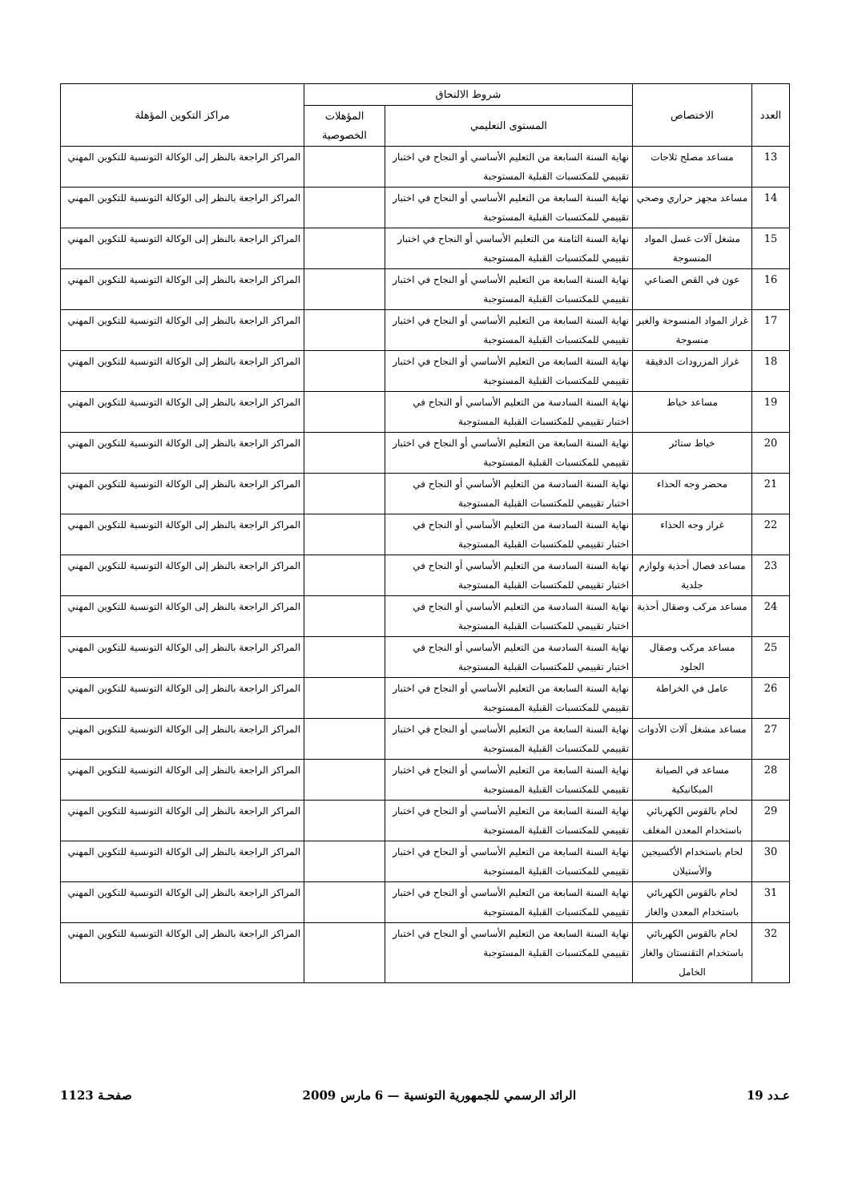| العدد | الاختصاص | شروط الالتحاق | | مراكز التكوين المؤهلة |
| --- | --- | --- | --- | --- |
| | | المستوى التعليمي | المؤهلات الخصوصية | |
| 13 | مساعد مصلح ثلاجات | نهاية السنة السابعة من التعليم الأساسي أو النجاح في اختبار تقييمي للمكتسبات القبلية المستوجبة | | المراكز الراجعة بالنظر إلى الوكالة التونسية للتكوين المهني |
| 14 | مساعد مجهز حراري وصحي | نهاية السنة السابعة من التعليم الأساسي أو النجاح في اختبار تقييمي للمكتسبات القبلية المستوجبة | | المراكز الراجعة بالنظر إلى الوكالة التونسية للتكوين المهني |
| 15 | مشغل آلات غسل المواد المنسوجة | نهاية السنة الثامنة من التعليم الأساسي أو النجاح في اختبار تقييمي للمكتسبات القبلية المستوجبة | | المراكز الراجعة بالنظر إلى الوكالة التونسية للتكوين المهني |
| 16 | عون في القص الصناعي | نهاية السنة السابعة من التعليم الأساسي أو النجاح في اختبار تقييمي للمكتسبات القبلية المستوجبة | | المراكز الراجعة بالنظر إلى الوكالة التونسية للتكوين المهني |
| 17 | غراز المواد المنسوجة والغير منسوجة | نهاية السنة السابعة من التعليم الأساسي أو النجاح في اختبار تقييمي للمكتسبات القبلية المستوجبة | | المراكز الراجعة بالنظر إلى الوكالة التونسية للتكوين المهني |
| 18 | غراز المزرودات الدقيقة | نهاية السنة السابعة من التعليم الأساسي أو النجاح في اختبار تقييمي للمكتسبات القبلية المستوجبة | | المراكز الراجعة بالنظر إلى الوكالة التونسية للتكوين المهني |
| 19 | مساعد خياط | نهاية السنة السادسة من التعليم الأساسي أو النجاح في اختبار تقييمي للمكتسبات القبلية المستوجبة | | المراكز الراجعة بالنظر إلى الوكالة التونسية للتكوين المهني |
| 20 | خياط ستائر | نهاية السنة السابعة من التعليم الأساسي أو النجاح في اختبار تقييمي للمكتسبات القبلية المستوجبة | | المراكز الراجعة بالنظر إلى الوكالة التونسية للتكوين المهني |
| 21 | محضر وجه الحذاء | نهاية السنة السادسة من التعليم الأساسي أو النجاح في اختبار تقييمي للمكتسبات القبلية المستوجبة | | المراكز الراجعة بالنظر إلى الوكالة التونسية للتكوين المهني |
| 22 | غراز وجه الحذاء | نهاية السنة السادسة من التعليم الأساسي أو النجاح في اختبار تقييمي للمكتسبات القبلية المستوجبة | | المراكز الراجعة بالنظر إلى الوكالة التونسية للتكوين المهني |
| 23 | مساعد فصال أحذية ولوازم جلدية | نهاية السنة السادسة من التعليم الأساسي أو النجاح في اختبار تقييمي للمكتسبات القبلية المستوجبة | | المراكز الراجعة بالنظر إلى الوكالة التونسية للتكوين المهني |
| 24 | مساعد مركب وصقال أحذية | نهاية السنة السادسة من التعليم الأساسي أو النجاح في اختبار تقييمي للمكتسبات القبلية المستوجبة | | المراكز الراجعة بالنظر إلى الوكالة التونسية للتكوين المهني |
| 25 | مساعد مركب وصقال الجلود | نهاية السنة السادسة من التعليم الأساسي أو النجاح في اختبار تقييمي للمكتسبات القبلية المستوجبة | | المراكز الراجعة بالنظر إلى الوكالة التونسية للتكوين المهني |
| 26 | عامل في الخراطة | نهاية السنة السابعة من التعليم الأساسي أو النجاح في اختبار تقييمي للمكتسبات القبلية المستوجبة | | المراكز الراجعة بالنظر إلى الوكالة التونسية للتكوين المهني |
| 27 | مساعد مشغل آلات الأدوات | نهاية السنة السابعة من التعليم الأساسي أو النجاح في اختبار تقييمي للمكتسبات القبلية المستوجبة | | المراكز الراجعة بالنظر إلى الوكالة التونسية للتكوين المهني |
| 28 | مساعد في الصيانة الميكانيكية | نهاية السنة السابعة من التعليم الأساسي أو النجاح في اختبار تقييمي للمكتسبات القبلية المستوجبة | | المراكز الراجعة بالنظر إلى الوكالة التونسية للتكوين المهني |
| 29 | لحام بالقوس الكهربائي باستخدام المعدن المغلف | نهاية السنة السابعة من التعليم الأساسي أو النجاح في اختبار تقييمي للمكتسبات القبلية المستوجبة | | المراكز الراجعة بالنظر إلى الوكالة التونسية للتكوين المهني |
| 30 | لحام باستخدام الأكسيجين والأستيلان | نهاية السنة السابعة من التعليم الأساسي أو النجاح في اختبار تقييمي للمكتسبات القبلية المستوجبة | | المراكز الراجعة بالنظر إلى الوكالة التونسية للتكوين المهني |
| 31 | لحام بالقوس الكهربائي باستخدام المعدن والغاز | نهاية السنة السابعة من التعليم الأساسي أو النجاح في اختبار تقييمي للمكتسبات القبلية المستوجبة | | المراكز الراجعة بالنظر إلى الوكالة التونسية للتكوين المهني |
| 32 | لحام بالقوس الكهربائي باستخدام التقنستان والغاز الخامل | نهاية السنة السابعة من التعليم الأساسي أو النجاح في اختبار تقييمي للمكتسبات القبلية المستوجبة | | المراكز الراجعة بالنظر إلى الوكالة التونسية للتكوين المهني |
عـدد 19 الرائد الرسمي للجمهورية التونسية — 6 مارس 2009 صفحـة 1123